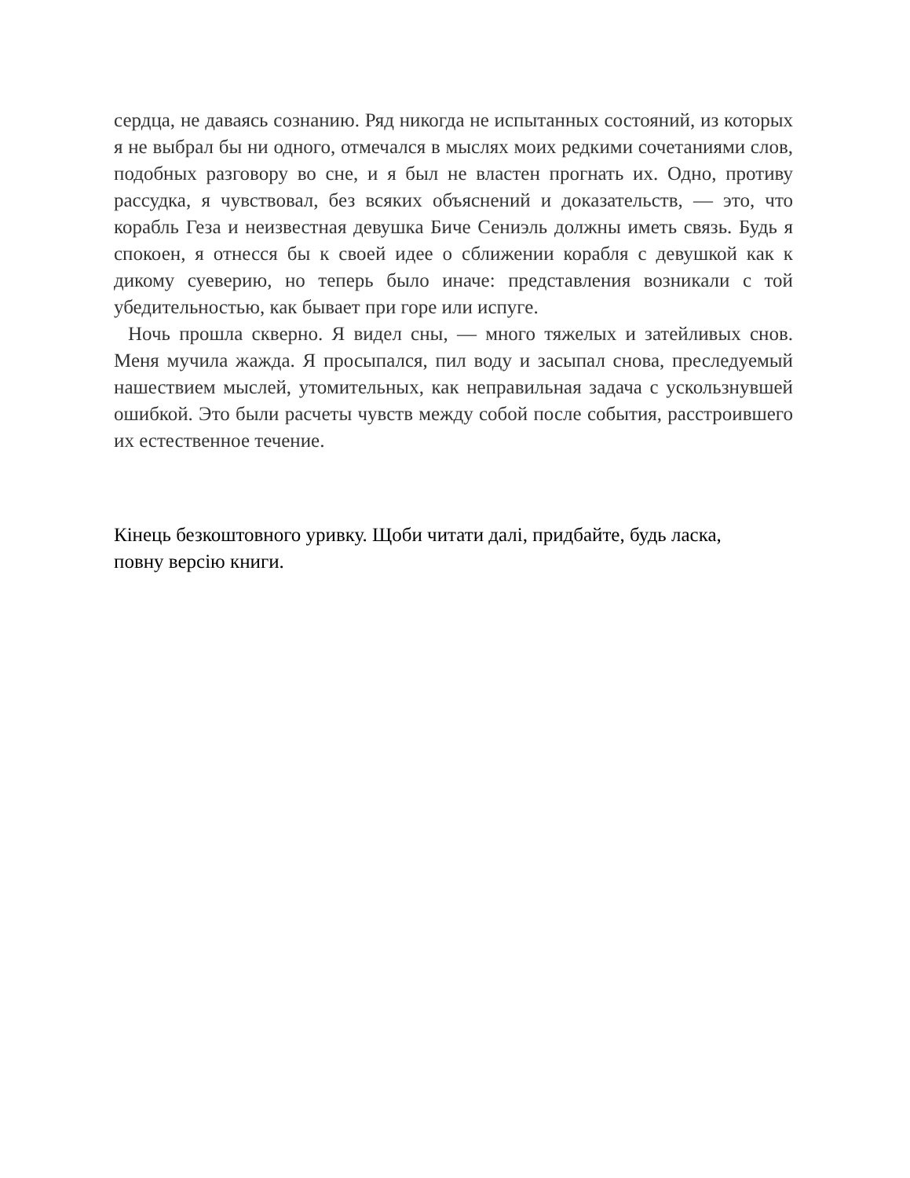сердца, не даваясь сознанию. Ряд никогда не испытанных состояний, из которых я не выбрал бы ни одного, отмечался в мыслях моих редкими сочетаниями слов, подобных разговору во сне, и я был не властен прогнать их. Одно, противу рассудка, я чувствовал, без всяких объяснений и доказательств, — это, что корабль Геза и неизвестная девушка Биче Сениэль должны иметь связь. Будь я спокоен, я отнесся бы к своей идее о сближении корабля с девушкой как к дикому суеверию, но теперь было иначе: представления возникали с той убедительностью, как бывает при горе или испуге.
Ночь прошла скверно. Я видел сны, — много тяжелых и затейливых снов. Меня мучила жажда. Я просыпался, пил воду и засыпал снова, преследуемый нашествием мыслей, утомительных, как неправильная задача с ускользнувшей ошибкой. Это были расчеты чувств между собой после события, расстроившего их естественное течение.
Кінець безкоштовного уривку. Щоби читати далі, придбайте, будь ласка, повну версію книги.